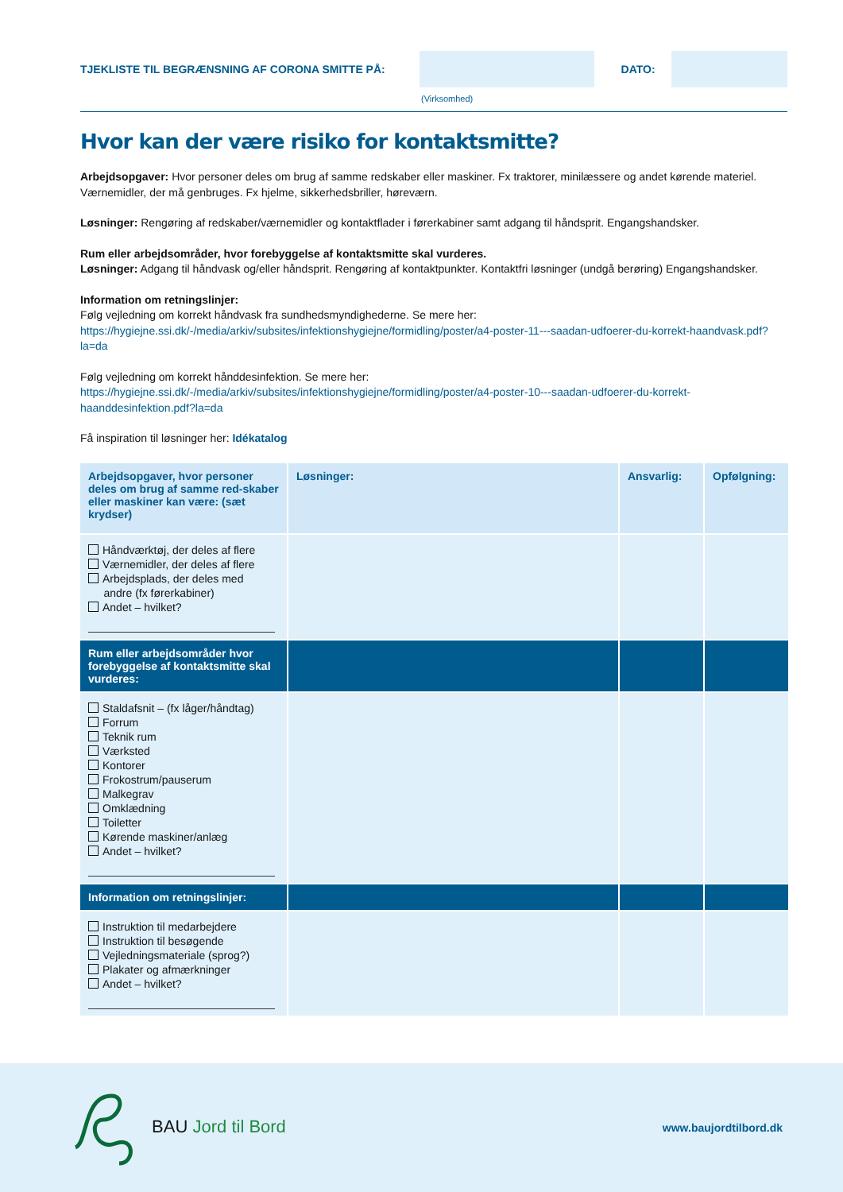TJEKLISTE TIL BEGRÆNSNING AF CORONA SMITTE PÅ: DATO:
(Virksomhed)
Hvor kan der være risiko for kontaktsmitte?
Arbejdsopgaver: Hvor personer deles om brug af samme redskaber eller maskiner. Fx traktorer, minilæssere og andet kørende materiel. Værnemidler, der må genbruges. Fx hjelme, sikkerhedsbriller, høreværn.
Løsninger: Rengøring af redskaber/værnemidler og kontaktflader i førerkabiner samt adgang til håndsprit. Engangshandsker.
Rum eller arbejdsområder, hvor forebyggelse af kontaktsmitte skal vurderes.
Løsninger: Adgang til håndvask og/eller håndsprit. Rengøring af kontaktpunkter. Kontaktfri løsninger (undgå berøring) Engangshandsker.
Information om retningslinjer:
Følg vejledning om korrekt håndvask fra sundhedsmyndighederne. Se mere her:
https://hygiejne.ssi.dk/-/media/arkiv/subsites/infektionshygiejne/formidling/poster/a4-poster-11---saadan-udfoerer-du-korrekt-haandvask.pdf?la=da
Følg vejledning om korrekt hånddesinfektion. Se mere her:
https://hygiejne.ssi.dk/-/media/arkiv/subsites/infektionshygiejne/formidling/poster/a4-poster-10---saadan-udfoerer-du-korrekt-haanddesinfektion.pdf?la=da
Få inspiration til løsninger her: Idékatalog
| Arbejdsopgaver, hvor personer deles om brug af samme red-skaber eller maskiner kan være: (sæt krydser) | Løsninger: | Ansvarlig: | Opfølgning: |
| --- | --- | --- | --- |
| Håndværktøj, der deles af flere Værnemidler, der deles af flere Arbejdsplads, der deles med andre (fx førerkabiner) Andet – hvilket? | | | |
| Rum eller arbejdsområder hvor forebyggelse af kontaktsmitte skal vurderes: | | | |
| Staldafsnit – (fx låger/håndtag) Forrum Teknik rum Værksted Kontorer Frokostrum/pauserum Malkegrav Omklædning Toiletter Kørende maskiner/anlæg Andet – hvilket? | | | |
| Information om retningslinjer: | | | |
| Instruktion til medarbejdere Instruktion til besøgende Vejledningsmateriale (sprog?) Plakater og afmærkninger Andet – hvilket? | | | |
BAU Jord til Bord
www.baujordtilbord.dk